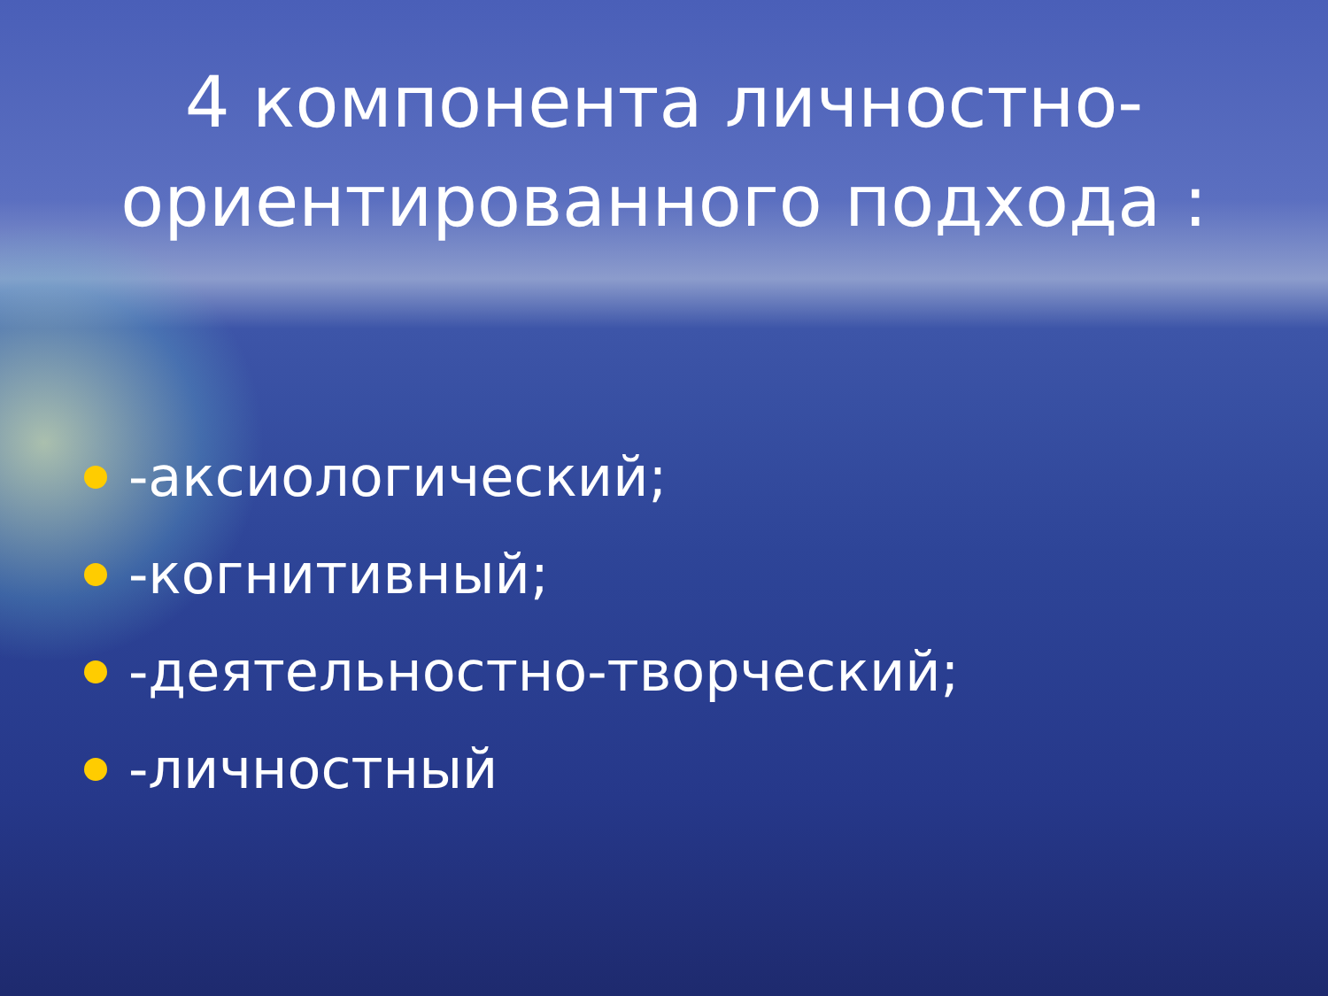4 компонента личностно-ориентированного подхода :
-аксиологический;
-когнитивный;
-деятельностно-творческий;
-личностный